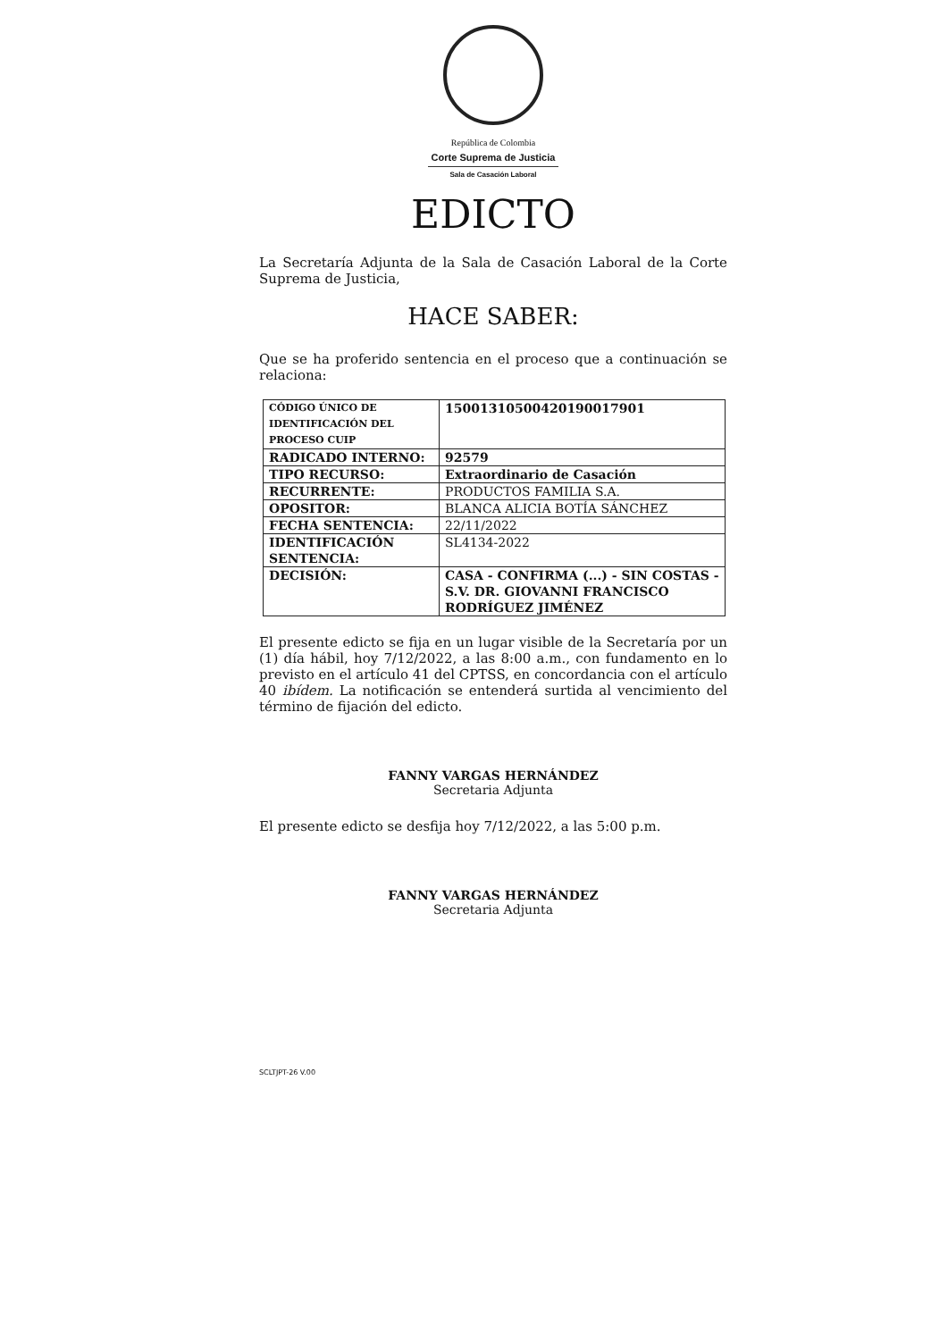República de Colombia
Corte Suprema de Justicia
Sala de Casación Laboral
EDICTO
La Secretaría Adjunta de la Sala de Casación Laboral de la Corte Suprema de Justicia,
HACE SABER:
Que se ha proferido sentencia en el proceso que a continuación se relaciona:
| CÓDIGO ÚNICO DE IDENTIFICACIÓN DEL PROCESO CUIP | 15001310500420190017901 |
| RADICADO INTERNO: | 92579 |
| TIPO RECURSO: | Extraordinario de Casación |
| RECURRENTE: | PRODUCTOS FAMILIA S.A. |
| OPOSITOR: | BLANCA ALICIA BOTÍA SÁNCHEZ |
| FECHA SENTENCIA: | 22/11/2022 |
| IDENTIFICACIÓN SENTENCIA: | SL4134-2022 |
| DECISIÓN: | CASA - CONFIRMA (...) - SIN COSTAS - S.V. DR. GIOVANNI FRANCISCO RODRÍGUEZ JIMÉNEZ |
El presente edicto se fija en un lugar visible de la Secretaría por un (1) día hábil, hoy 7/12/2022, a las 8:00 a.m., con fundamento en lo previsto en el artículo 41 del CPTSS, en concordancia con el artículo 40 ibídem. La notificación se entenderá surtida al vencimiento del término de fijación del edicto.
FANNY VARGAS HERNÁNDEZ
Secretaria Adjunta
El presente edicto se desfija hoy 7/12/2022, a las 5:00 p.m.
FANNY VARGAS HERNÁNDEZ
Secretaria Adjunta
SCLTJPT-26 V.00